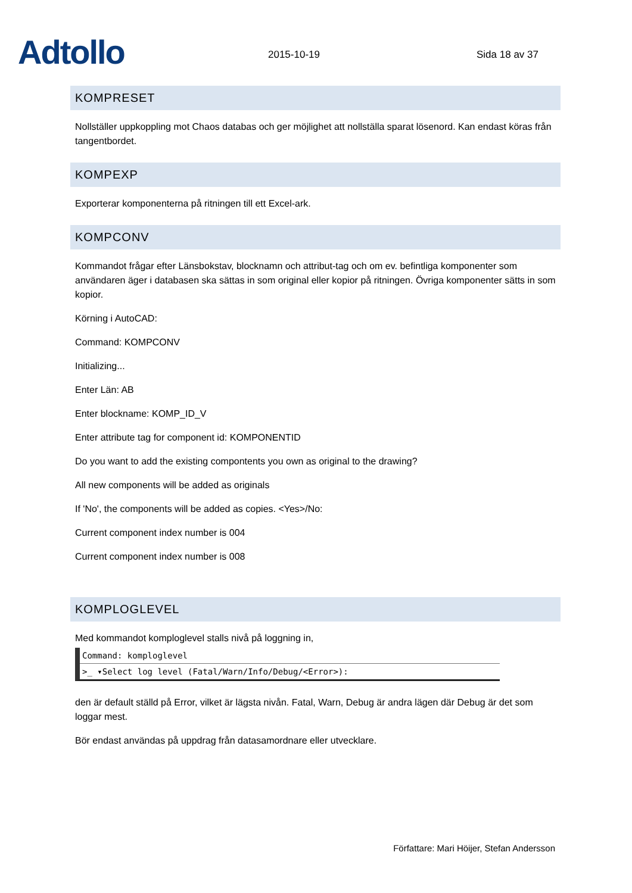Adtollo
2015-10-19
Sida 18 av 37
KOMPRESET
Nollställer uppkoppling mot Chaos databas och ger möjlighet att nollställa sparat lösenord. Kan endast köras från tangentbordet.
KOMPEXP
Exporterar komponenterna på ritningen till ett Excel-ark.
KOMPCONV
Kommandot frågar efter Länsbokstav, blocknamn och attribut-tag och om ev. befintliga komponenter som användaren äger i databasen ska sättas in som original eller kopior på ritningen. Övriga komponenter sätts in som kopior.
Körning i AutoCAD:
Command: KOMPCONV
Initializing...
Enter Län: AB
Enter blockname: KOMP_ID_V
Enter attribute tag for component id: KOMPONENTID
Do you want to add the existing compontents you own as original to the drawing?
All new components will be added as originals
If 'No', the components will be added as copies. <Yes>/No:
Current component index number is 004
Current component index number is 008
KOMPLOGLEVEL
Med kommandot komploglevel stalls nivå på loggning in,
Command: komploglevel
>_ ▾Select log level (Fatal/Warn/Info/Debug/<Error>):
den är default ställd på Error, vilket är lägsta nivån. Fatal, Warn, Debug är andra lägen där Debug är det som loggar mest.
Bör endast användas på uppdrag från datasamordnare eller utvecklare.
Författare: Mari Höijer, Stefan Andersson